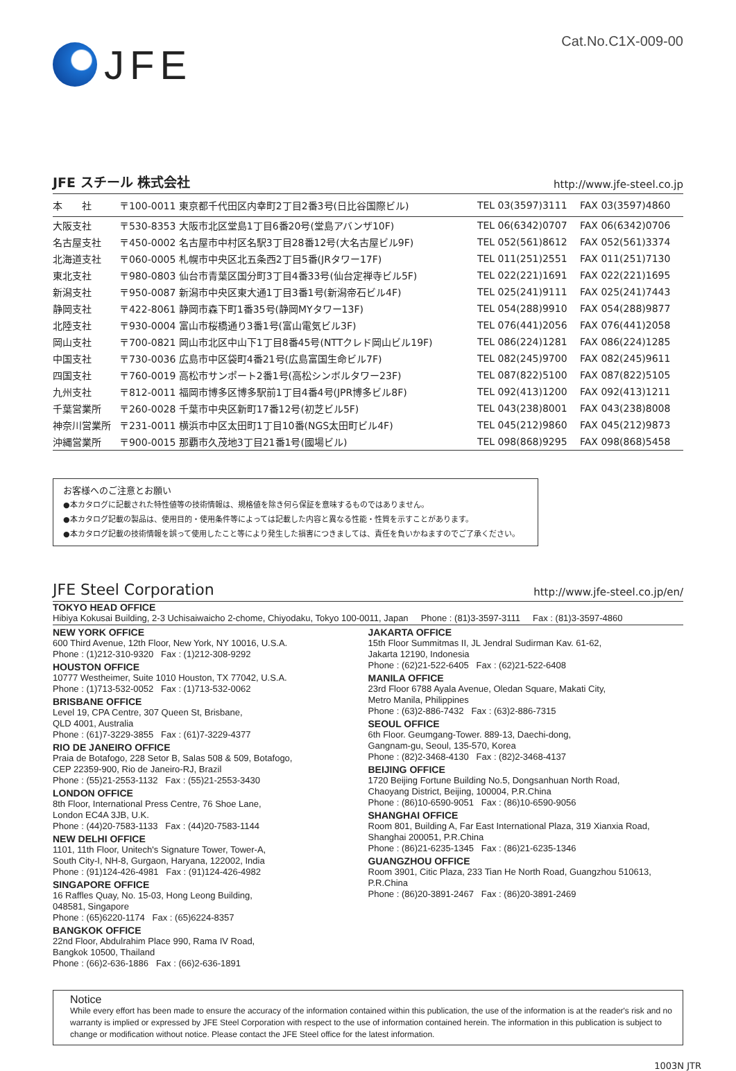JFE
Cat.No.C1X-009-00
JFE スチール 株式会社 http://www.jfe-steel.co.jp
| 本 社 | 〒100-0011 東京都千代田区内幸町2丁目2番3号(日比谷国際ビル) | TEL 03(3597)3111 | FAX 03(3597)4860 |
| 大阪支社 | 〒530-8353 大阪市北区堂島1丁目6番20号(堂島アバンザ10F) | TEL 06(6342)0707 | FAX 06(6342)0706 |
| 名古屋支社 | 〒450-0002 名古屋市中村区名駅3丁目28番12号(大名古屋ビル9F) | TEL 052(561)8612 | FAX 052(561)3374 |
| 北海道支社 | 〒060-0005 札幌市中央区北五条西2丁目5番(JRタワー17F) | TEL 011(251)2551 | FAX 011(251)7130 |
| 東北支社 | 〒980-0803 仙台市青葉区国分町3丁目4番33号(仙台定禅寺ビル5F) | TEL 022(221)1691 | FAX 022(221)1695 |
| 新潟支社 | 〒950-0087 新潟市中央区東大通1丁目3番1号(新潟帝石ビル4F) | TEL 025(241)9111 | FAX 025(241)7443 |
| 静岡支社 | 〒422-8061 静岡市森下町1番35号(静岡MYタワー13F) | TEL 054(288)9910 | FAX 054(288)9877 |
| 北陸支社 | 〒930-0004 富山市桜橋通り3番1号(富山電気ビル3F) | TEL 076(441)2056 | FAX 076(441)2058 |
| 岡山支社 | 〒700-0821 岡山市北区中山下1丁目8番45号(NTTクレド岡山ビル19F) | TEL 086(224)1281 | FAX 086(224)1285 |
| 中国支社 | 〒730-0036 広島市中区袋町4番21号(広島富国生命ビル7F) | TEL 082(245)9700 | FAX 082(245)9611 |
| 四国支社 | 〒760-0019 高松市サンポート2番1号(高松シンボルタワー23F) | TEL 087(822)5100 | FAX 087(822)5105 |
| 九州支社 | 〒812-0011 福岡市博多区博多駅前1丁目4番4号(JPR博多ビル8F) | TEL 092(413)1200 | FAX 092(413)1211 |
| 千葉営業所 | 〒260-0028 千葉市中央区新町17番12号(初芝ビル5F) | TEL 043(238)8001 | FAX 043(238)8008 |
| 神奈川営業所 | 〒231-0011 横浜市中区太田町1丁目10番(NGS太田町ビル4F) | TEL 045(212)9860 | FAX 045(212)9873 |
| 沖縄営業所 | 〒900-0015 那覇市久茂地3丁目21番1号(國場ビル) | TEL 098(868)9295 | FAX 098(868)5458 |
お客様へのご注意とお願い
●本カタログに記載された特性値等の技術情報は、規格値を除き何ら保証を意味するものではありません。
●本カタログ記載の製品は、使用目的・使用条件等によっては記載した内容と異なる性能・性質を示すことがあります。
●本カタログ記載の技術情報を誤って使用したこと等により発生した損害につきましては、責任を負いかねますのでご了承ください。
JFE Steel Corporation http://www.jfe-steel.co.jp/en/
TOKYO HEAD OFFICE
Hibiya Kokusai Building, 2-3 Uchisaiwaicho 2-chome, Chiyodaku, Tokyo 100-0011, Japan Phone : (81)3-3597-3111 Fax : (81)3-3597-4860
NEW YORK OFFICE
600 Third Avenue, 12th Floor, New York, NY 10016, U.S.A.
Phone : (1)212-310-9320 Fax : (1)212-308-9292
HOUSTON OFFICE
10777 Westheimer, Suite 1010 Houston, TX 77042, U.S.A.
Phone : (1)713-532-0052 Fax : (1)713-532-0062
BRISBANE OFFICE
Level 19, CPA Centre, 307 Queen St, Brisbane,
QLD 4001, Australia
Phone : (61)7-3229-3855 Fax : (61)7-3229-4377
RIO DE JANEIRO OFFICE
Praia de Botafogo, 228 Setor B, Salas 508 & 509, Botafogo,
CEP 22359-900, Rio de Janeiro-RJ, Brazil
Phone : (55)21-2553-1132 Fax : (55)21-2553-3430
LONDON OFFICE
8th Floor, International Press Centre, 76 Shoe Lane,
London EC4A 3JB, U.K.
Phone : (44)20-7583-1133 Fax : (44)20-7583-1144
NEW DELHI OFFICE
1101, 11th Floor, Unitech's Signature Tower, Tower-A,
South City-I, NH-8, Gurgaon, Haryana, 122002, India
Phone : (91)124-426-4981 Fax : (91)124-426-4982
SINGAPORE OFFICE
16 Raffles Quay, No. 15-03, Hong Leong Building,
048581, Singapore
Phone : (65)6220-1174 Fax : (65)6224-8357
BANGKOK OFFICE
22nd Floor, Abdulrahim Place 990, Rama IV Road,
Bangkok 10500, Thailand
Phone : (66)2-636-1886 Fax : (66)2-636-1891
JAKARTA OFFICE
15th Floor Summitmas II, JL Jendral Sudirman Kav. 61-62,
Jakarta 12190, Indonesia
Phone : (62)21-522-6405 Fax : (62)21-522-6408
MANILA OFFICE
23rd Floor 6788 Ayala Avenue, Oledan Square, Makati City,
Metro Manila, Philippines
Phone : (63)2-886-7432 Fax : (63)2-886-7315
SEOUL OFFICE
6th Floor. Geumgang-Tower. 889-13, Daechi-dong,
Gangnam-gu, Seoul, 135-570, Korea
Phone : (82)2-3468-4130 Fax : (82)2-3468-4137
BEIJING OFFICE
1720 Beijing Fortune Building No.5, Dongsanhuan North Road,
Chaoyang District, Beijing, 100004, P.R.China
Phone : (86)10-6590-9051 Fax : (86)10-6590-9056
SHANGHAI OFFICE
Room 801, Building A, Far East International Plaza, 319 Xianxia Road,
Shanghai 200051, P.R.China
Phone : (86)21-6235-1345 Fax : (86)21-6235-1346
GUANGZHOU OFFICE
Room 3901, Citic Plaza, 233 Tian He North Road, Guangzhou 510613,
P.R.China
Phone : (86)20-3891-2467 Fax : (86)20-3891-2469
Notice
While every effort has been made to ensure the accuracy of the information contained within this publication, the use of the information is at the reader's risk and no warranty is implied or expressed by JFE Steel Corporation with respect to the use of information contained herein. The information in this publication is subject to change or modification without notice. Please contact the JFE Steel office for the latest information.
1003N JTR